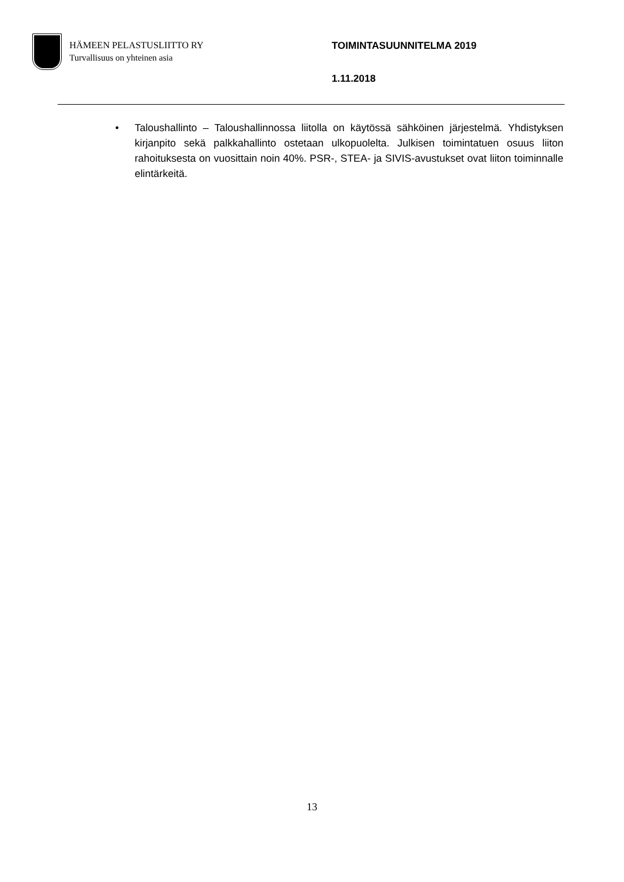HÄMEEN PELASTUSLIITTO RY
Turvallisuus on yhteinen asia
TOIMINTASUUNNITELMA 2019
1.11.2018
• Taloushallinto – Taloushallinnossa liitolla on käytössä sähköinen järjestelmä. Yhdistyksen kirjanpito sekä palkkahallinto ostetaan ulkopuolelta. Julkisen toimintatuen osuus liiton rahoituksesta on vuosittain noin 40%. PSR-, STEA- ja SIVIS-avustukset ovat liiton toiminnalle elintärkeitä.
13